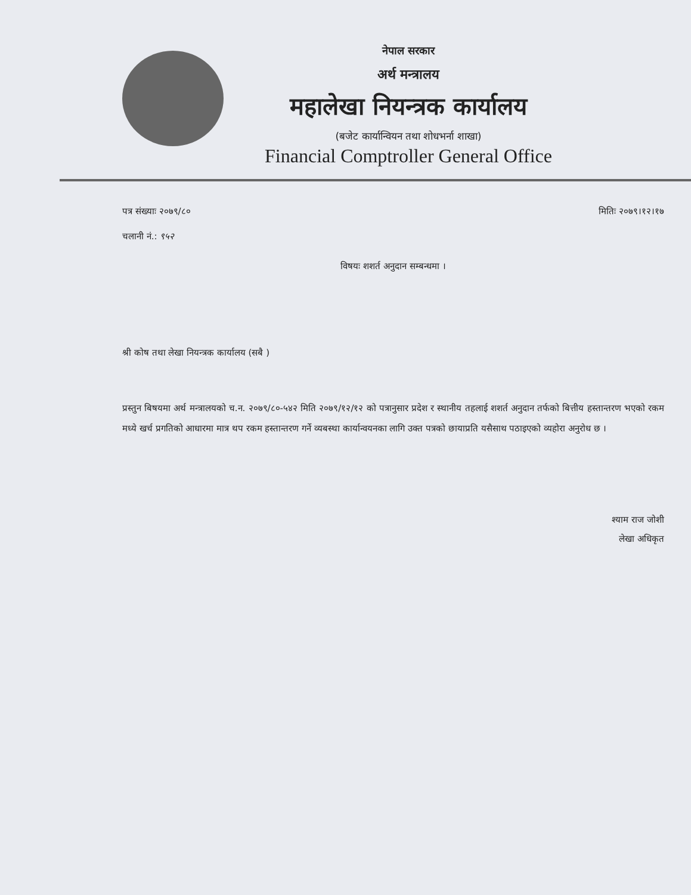नेपाल सरकार
अर्थ मन्त्रालय
महालेखा नियन्त्रक कार्यालय
(बजेट कार्यान्वियन तथा शोधभर्ना शाखा)
Financial Comptroller General Office
पत्र संख्याः २०७९/८० मितिः २०७९।१२।१७
चलानी नं.: ९५२
विषयः शशर्त अनुदान सम्बन्धमा ।
श्री कोष तथा लेखा नियन्त्रक कार्यालय (सबै )
प्रस्तुन बिषयमा अर्थ मन्त्रालयको च.न. २०७९/८०-५४२ मिति २०७९/१२/१२ को पत्रानुसार प्रदेश र स्थानीय तहलाई शशर्त अनुदान तर्फको बित्तीय हस्तान्तरण भएको रकम मध्ये खर्च प्रगतिको आधारमा मात्र थप रकम हस्तान्तरण गर्ने व्यबस्था कार्यान्वयनका लागि उक्त पत्रको छायाप्रति यसैसाथ पठाइएको व्यहोरा अनुरोध छ ।
श्याम राज जोशी
लेखा अधिकृत